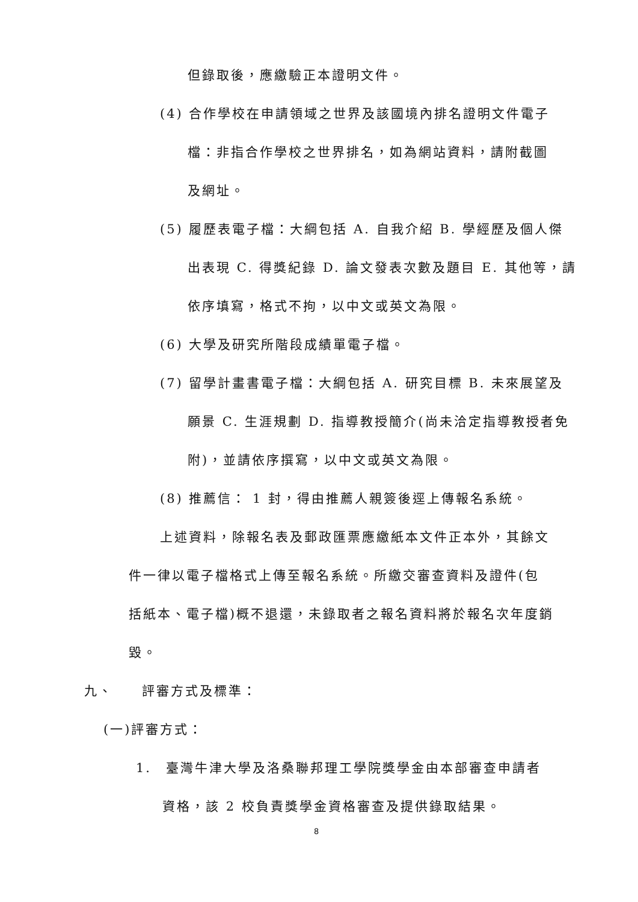但錄取後，應繳驗正本證明文件。
(4) 合作學校在申請領域之世界及該國境內排名證明文件電子
檔：非指合作學校之世界排名，如為網站資料，請附截圖
及網址。
(5) 履歷表電子檔：大綱包括 A. 自我介紹 B. 學經歷及個人傑
出表現 C. 得獎紀錄 D. 論文發表次數及題目 E. 其他等，請
依序填寫，格式不拘，以中文或英文為限。
(6) 大學及研究所階段成績單電子檔。
(7) 留學計畫書電子檔：大綱包括 A. 研究目標 B. 未來展望及
願景 C. 生涯規劃 D. 指導教授簡介(尚未洽定指導教授者免
附)，並請依序撰寫，以中文或英文為限。
(8) 推薦信： 1 封，得由推薦人親簽後逕上傳報名系統。
上述資料，除報名表及郵政匯票應繳紙本文件正本外，其餘文
件一律以電子檔格式上傳至報名系統。所繳交審查資料及證件(包
括紙本、電子檔)概不退還，未錄取者之報名資料將於報名次年度銷
毀。
九、　　評審方式及標準：
(一)評審方式：
1.　臺灣牛津大學及洛桑聯邦理工學院獎學金由本部審查申請者
資格，該 2 校負責獎學金資格審查及提供錄取結果。
8